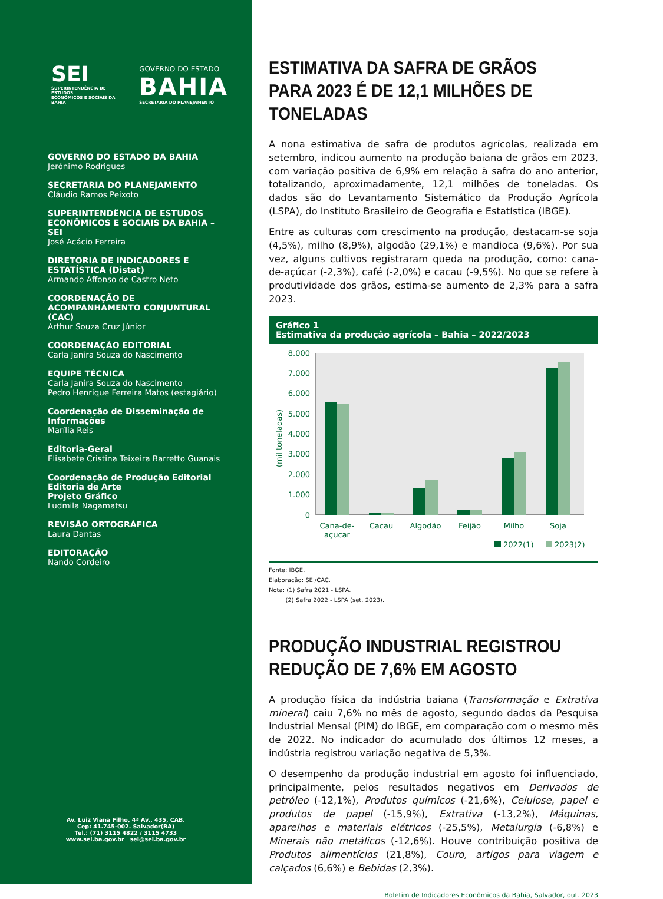SEI
SUPERINTENDÊNCIA DE ESTUDOS
ECONÔMICOS E SOCIAIS DA BAHIA
GOVERNO DO ESTADO
BAHIA
SECRETARIA DO PLANEJAMENTO
GOVERNO DO ESTADO DA BAHIA
Jerônimo Rodrigues
SECRETARIA DO PLANEJAMENTO
Cláudio Ramos Peixoto
SUPERINTENDÊNCIA DE ESTUDOS ECONÔMICOS E SOCIAIS DA BAHIA – SEI
José Acácio Ferreira
DIRETORIA DE INDICADORES E ESTATÍSTICA (Distat)
Armando Affonso de Castro Neto
COORDENAÇÃO DE ACOMPANHAMENTO CONJUNTURAL (CAC)
Arthur Souza Cruz Júnior
COORDENAÇÃO EDITORIAL
Carla Janira Souza do Nascimento
EQUIPE TÉCNICA
Carla Janira Souza do Nascimento
Pedro Henrique Ferreira Matos (estagiário)
Coordenação de Disseminação de Informações
Marília Reis
Editoria-Geral
Elisabete Cristina Teixeira Barretto Guanais
Coordenação de Produção Editorial
Editoria de Arte
Projeto Gráfico
Ludmila Nagamatsu
REVISÃO ORTOGRÁFICA
Laura Dantas
EDITORAÇÃO
Nando Cordeiro
Av. Luiz Viana Filho, 4ª Av., 435, CAB.
Cep: 41.745-002. Salvador(BA)
Tel.: (71) 3115 4822 / 3115 4733
www.sei.ba.gov.br sei@sei.ba.gov.br
ESTIMATIVA DA SAFRA DE GRÃOS PARA 2023 É DE 12,1 MILHÕES DE TONELADAS
A nona estimativa de safra de produtos agrícolas, realizada em setembro, indicou aumento na produção baiana de grãos em 2023, com variação positiva de 6,9% em relação à safra do ano anterior, totalizando, aproximadamente, 12,1 milhões de toneladas. Os dados são do Levantamento Sistemático da Produção Agrícola (LSPA), do Instituto Brasileiro de Geografia e Estatística (IBGE).
Entre as culturas com crescimento na produção, destacam-se soja (4,5%), milho (8,9%), algodão (29,1%) e mandioca (9,6%). Por sua vez, alguns cultivos registraram queda na produção, como: cana-de-açúcar (-2,3%), café (-2,0%) e cacau (-9,5%). No que se refere à produtividade dos grãos, estima-se aumento de 2,3% para a safra 2023.
Gráfico 1
Estimativa da produção agrícola – Bahia – 2022/2023
8.000
7.000
6.000
5.000
4.000
3.000
2.000
1.000
0
(mil toneladas)
Cana-de-
açucar
Cacau
Algodão
Feijão
Milho
Soja
2022(1)
2023(2)
Fonte: IBGE.
Elaboração: SEI/CAC.
Nota: (1) Safra 2021 - LSPA.
(2) Safra 2022 - LSPA (set. 2023).
PRODUÇÃO INDUSTRIAL REGISTROU REDUÇÃO DE 7,6% EM AGOSTO
A produção física da indústria baiana (Transformação e Extrativa mineral) caiu 7,6% no mês de agosto, segundo dados da Pesquisa Industrial Mensal (PIM) do IBGE, em comparação com o mesmo mês de 2022. No indicador do acumulado dos últimos 12 meses, a indústria registrou variação negativa de 5,3%.
O desempenho da produção industrial em agosto foi influenciado, principalmente, pelos resultados negativos em Derivados de petróleo (-12,1%), Produtos químicos (-21,6%), Celulose, papel e produtos de papel (-15,9%), Extrativa (-13,2%), Máquinas, aparelhos e materiais elétricos (-25,5%), Metalurgia (-6,8%) e Minerais não metálicos (-12,6%). Houve contribuição positiva de Produtos alimentícios (21,8%), Couro, artigos para viagem e calçados (6,6%) e Bebidas (2,3%).
Boletim de Indicadores Econômicos da Bahia, Salvador, out. 2023